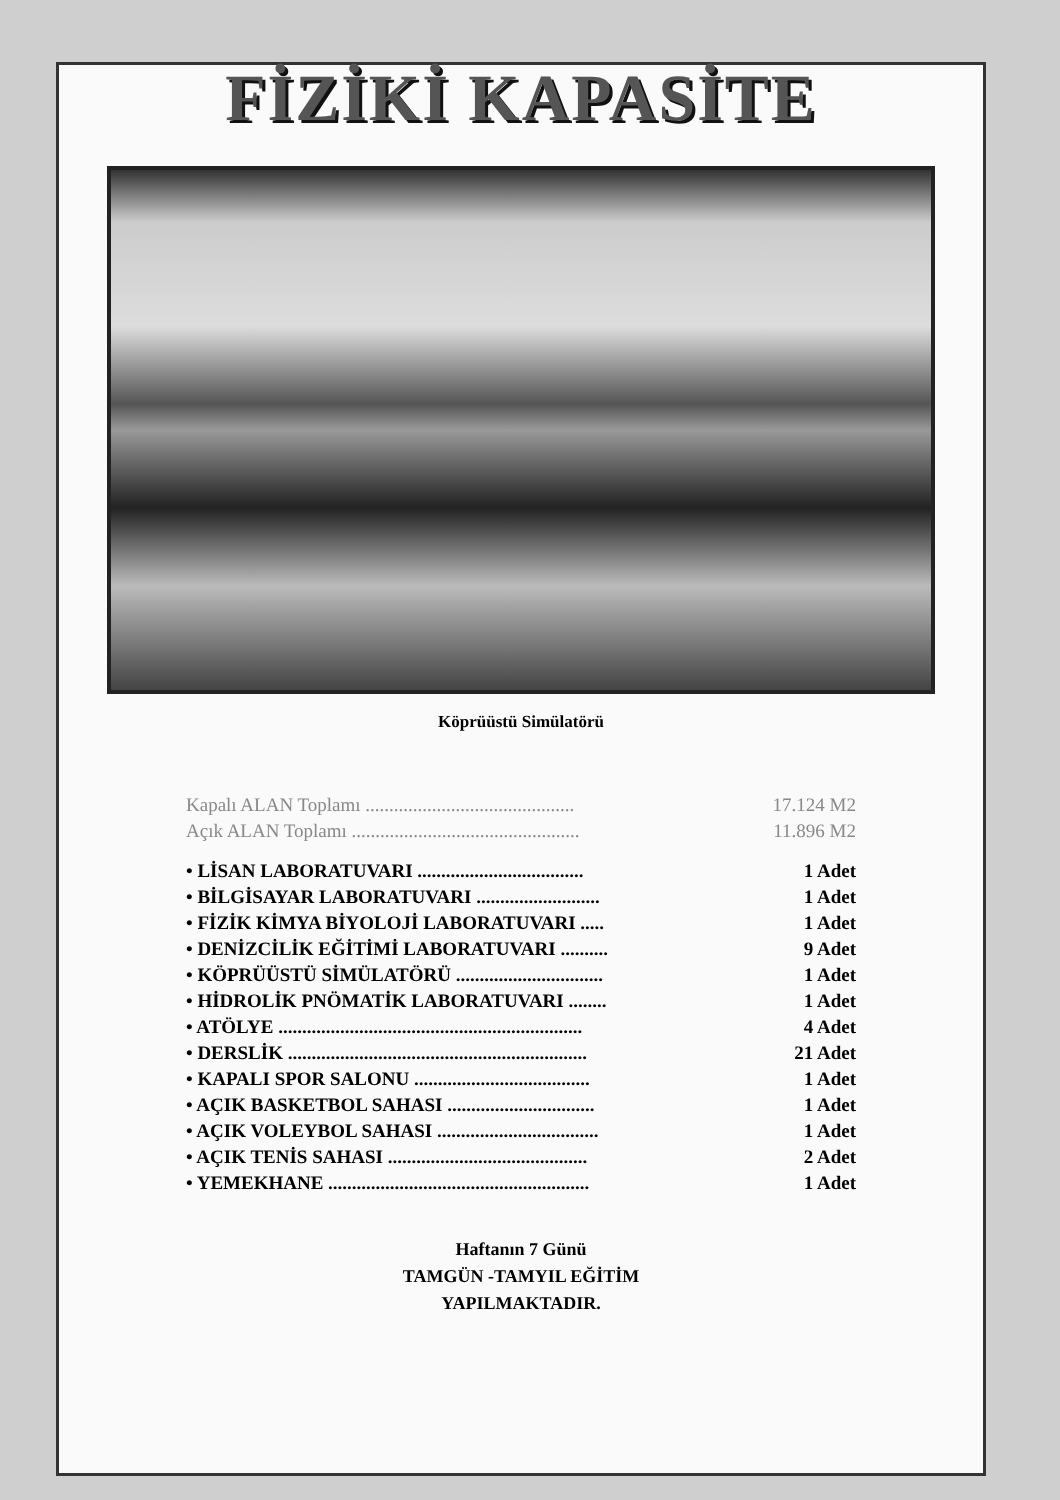FİZİKİ KAPASİTE
Köprüüstü Simülatörü
| Kapalı ALAN Toplamı ............................................ | 17.124 M2 |
| Açık ALAN Toplamı ................................................ | 11.896 M2 |
| • LİSAN LABORATUVARI ................................... | 1 Adet |
| • BİLGİSAYAR LABORATUVARI .......................... | 1 Adet |
| • FİZİK KİMYA BİYOLOJİ LABORATUVARI ..... | 1 Adet |
| • DENİZCİLİK EĞİTİMİ LABORATUVARI .......... | 9 Adet |
| • KÖPRÜÜSTÜ SİMÜLATÖRÜ ............................... | 1 Adet |
| • HİDROLİK PNÖMATİK LABORATUVARI ........ | 1 Adet |
| • ATÖLYE ................................................................ | 4 Adet |
| • DERSLİK ............................................................... | 21 Adet |
| • KAPALI SPOR SALONU ..................................... | 1 Adet |
| • AÇIK BASKETBOL SAHASI ............................... | 1 Adet |
| • AÇIK VOLEYBOL SAHASI .................................. | 1 Adet |
| • AÇIK TENİS SAHASI .......................................... | 2 Adet |
| • YEMEKHANE ....................................................... | 1 Adet |
Haftanın 7 Günü
TAMGÜN -TAMYIL EĞİTİM
YAPILMAKTADIR.